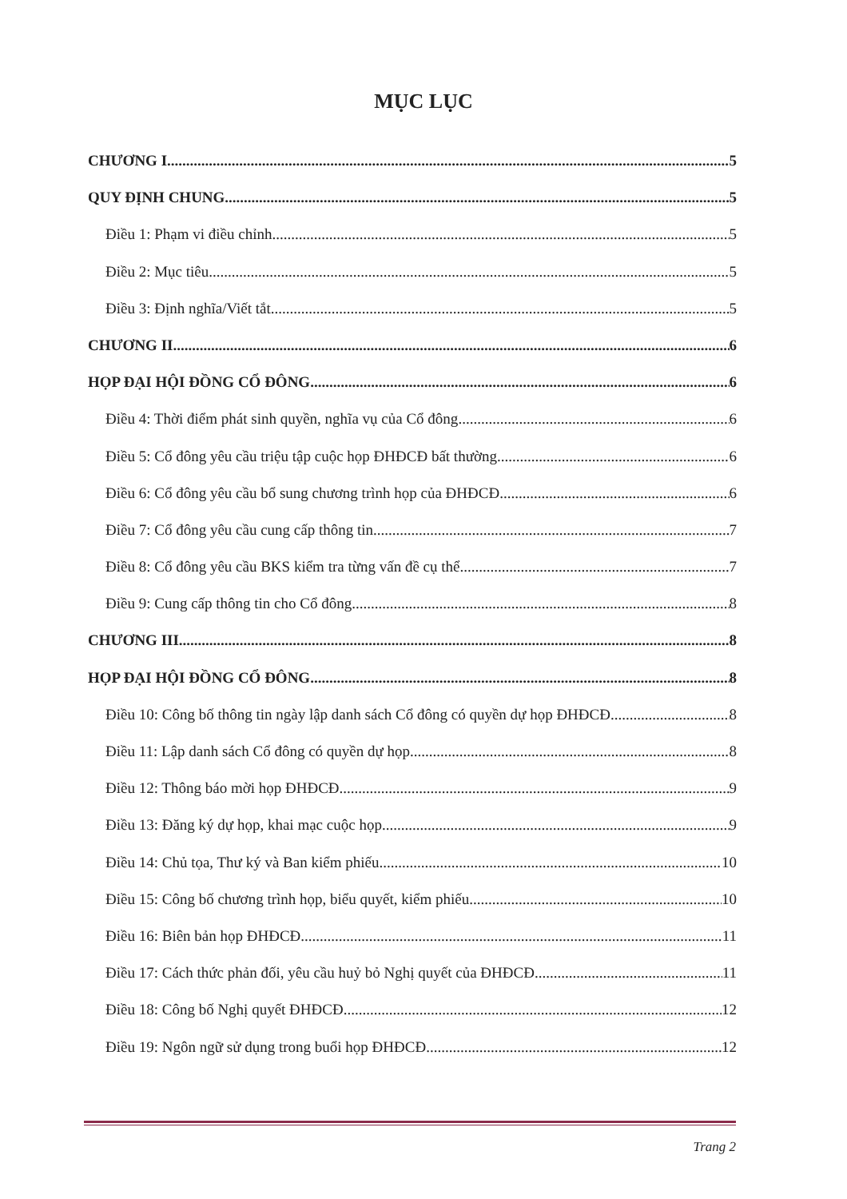MỤC LỤC
CHƯƠNG I 5
QUY ĐỊNH CHUNG 5
Điều 1: Phạm vi điều chỉnh 5
Điều 2: Mục tiêu 5
Điều 3: Định nghĩa/Viết tắt 5
CHƯƠNG II 6
HỌP ĐẠI HỘI ĐỒNG CỔ ĐÔNG 6
Điều 4: Thời điểm phát sinh quyền, nghĩa vụ của Cổ đông 6
Điều 5: Cổ đông yêu cầu triệu tập cuộc họp ĐHĐCĐ bất thường 6
Điều 6: Cổ đông yêu cầu bổ sung chương trình họp của ĐHĐCĐ 6
Điều 7: Cổ đông yêu cầu cung cấp thông tin 7
Điều 8: Cổ đông yêu cầu BKS kiểm tra từng vấn đề cụ thể 7
Điều 9: Cung cấp thông tin cho Cổ đông 8
CHƯƠNG III 8
HỌP ĐẠI HỘI ĐỒNG CỔ ĐÔNG 8
Điều 10: Công bố thông tin ngày lập danh sách Cổ đông có quyền dự họp ĐHĐCĐ 8
Điều 11: Lập danh sách Cổ đông có quyền dự họp 8
Điều 12: Thông báo mời họp ĐHĐCĐ 9
Điều 13: Đăng ký dự họp, khai mạc cuộc họp 9
Điều 14: Chủ tọa, Thư ký và Ban kiểm phiếu 10
Điều 15: Công bố chương trình họp, biểu quyết, kiểm phiếu 10
Điều 16: Biên bản họp ĐHĐCĐ 11
Điều 17: Cách thức phản đối, yêu cầu huỷ bỏ Nghị quyết của ĐHĐCĐ 11
Điều 18: Công bố Nghị quyết ĐHĐCĐ 12
Điều 19: Ngôn ngữ sử dụng trong buổi họp ĐHĐCĐ 12
Trang 2